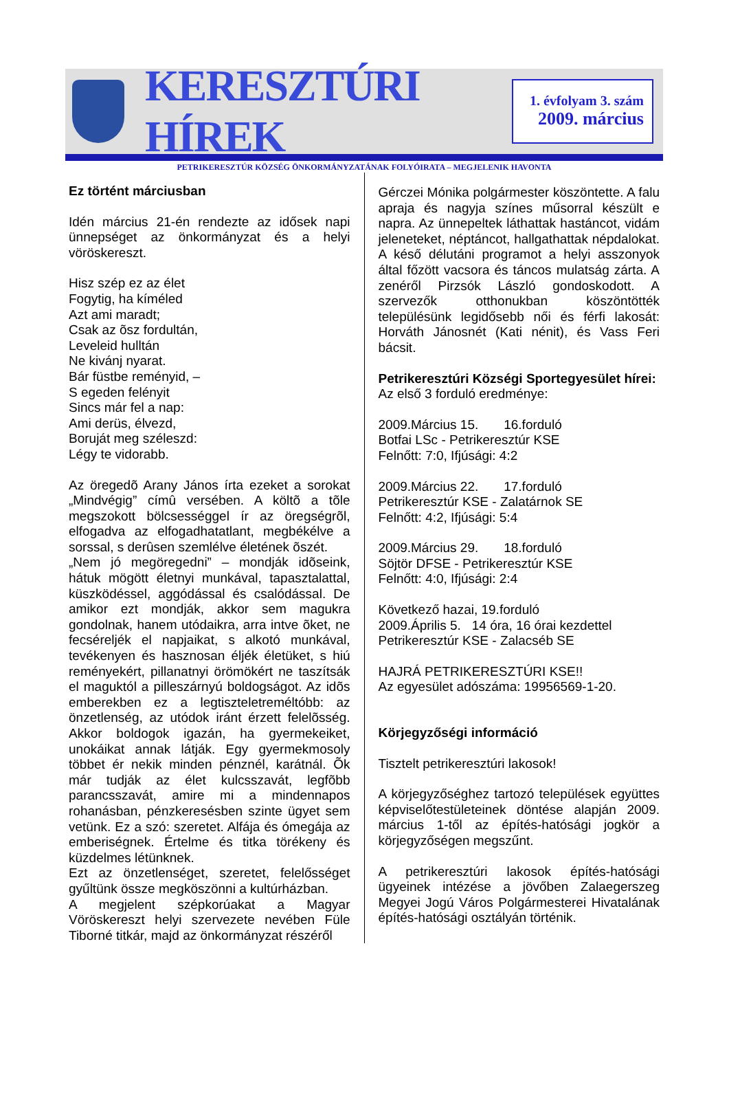KERESZTÚRI HÍREK
1. évfolyam 3. szám
2009. március
PETRIKERESZTÚR KÖZSÉG ÖNKORMÁNYZATÁNAK FOLYÓIRATA – MEGJELENIK HAVONTA
Ez történt márciusban
Idén március 21-én rendezte az idősek napi ünnepséget az önkormányzat és a helyi vöröskereszt.
Hisz szép ez az élet
Fogytig, ha kíméled
Azt ami maradt;
Csak az õsz fordultán,
Leveleid hulltán
Ne kivánj nyarat.
Bár füstbe reményid, –
S egeden felényit
Sincs már fel a nap:
Ami derüs, élvezd,
Boruját meg széleszd:
Légy te vidorabb.
Az öregedõ Arany János írta ezeket a sorokat „Mindvégig” címû versében. A költõ a tõle megszokott bölcsességgel ír az öregségrõl, elfogadva az elfogadhatatlant, megbékélve a sorssal, s derûsen szemlélve életének õszét.
„Nem jó megöregedni” – mondják idõseink, hátuk mögött életnyi munkával, tapasztalattal, küszködéssel, aggódással és csalódással. De amikor ezt mondják, akkor sem magukra gondolnak, hanem utódaikra, arra intve õket, ne fecséreljék el napjaikat, s alkotó munkával, tevékenyen és hasznosan éljék életüket, s hiú reményekért, pillanatnyi örömökért ne taszítsák el maguktól a pilleszárnyú boldogságot. Az idõs emberekben ez a legtiszteletreméltóbb: az önzetlenség, az utódok iránt érzett felelõsség. Akkor boldogok igazán, ha gyermekeiket, unokáikat annak látják. Egy gyermekmosoly többet ér nekik minden pénznél, karátnál. Õk már tudják az élet kulcsszavát, legfõbb parancsszavát, amire mi a mindennapos rohanásban, pénzkeresésben szinte ügyet sem vetünk. Ez a szó: szeretet. Alfája és ómegája az emberiségnek. Értelme és titka törékeny és küzdelmes létünknek.
Ezt az önzetlenséget, szeretet, felelősséget gyűltünk össze megköszönni a kultúrházban.
A megjelent szépkorúakat a Magyar Vöröskereszt helyi szervezete nevében Füle Tiborné titkár, majd az önkormányzat részéről
Gérczei Mónika polgármester köszöntette. A falu apraja és nagyja színes műsorral készült e napra. Az ünnepeltek láthattak hastáncot, vidám jeleneteket, néptáncot, hallgathattak népdalokat. A késő délutáni programot a helyi asszonyok által főzött vacsora és táncos mulatság zárta. A zenéről Pirzsók László gondoskodott. A szervezők otthonukban köszöntötték településünk legidősebb női és férfi lakosát: Horváth Jánosnét (Kati nénit), és Vass Feri bácsit.
Petrikeresztúri Községi Sportegyesület hírei:
Az első 3 forduló eredménye:
2009.Március 15. 16.forduló
Botfai LSc - Petrikeresztúr KSE
Felnőtt: 7:0, Ifjúsági: 4:2
2009.Március 22. 17.forduló
Petrikeresztúr KSE - Zalatárnok SE
Felnőtt: 4:2, Ifjúsági: 5:4
2009.Március 29. 18.forduló
Söjtör DFSE - Petrikeresztúr KSE
Felnőtt: 4:0, Ifjúsági: 2:4
Következő hazai, 19.forduló
2009.Április 5. 14 óra, 16 órai kezdettel
Petrikeresztúr KSE - Zalacséb SE
HAJRÁ PETRIKERESZTÚRI KSE!!
Az egyesület adószáma: 19956569-1-20.
Körjegyzőségi információ
Tisztelt petrikeresztúri lakosok!
A körjegyzőséghez tartozó települések együttes képviselőtestületeinek döntése alapján 2009. március 1-től az építés-hatósági jogkör a körjegyzőségen megszűnt.
A petrikeresztúri lakosok építés-hatósági ügyeinek intézése a jövőben Zalaegerszeg Megyei Jogú Város Polgármesterei Hivatalának építés-hatósági osztályán történik.